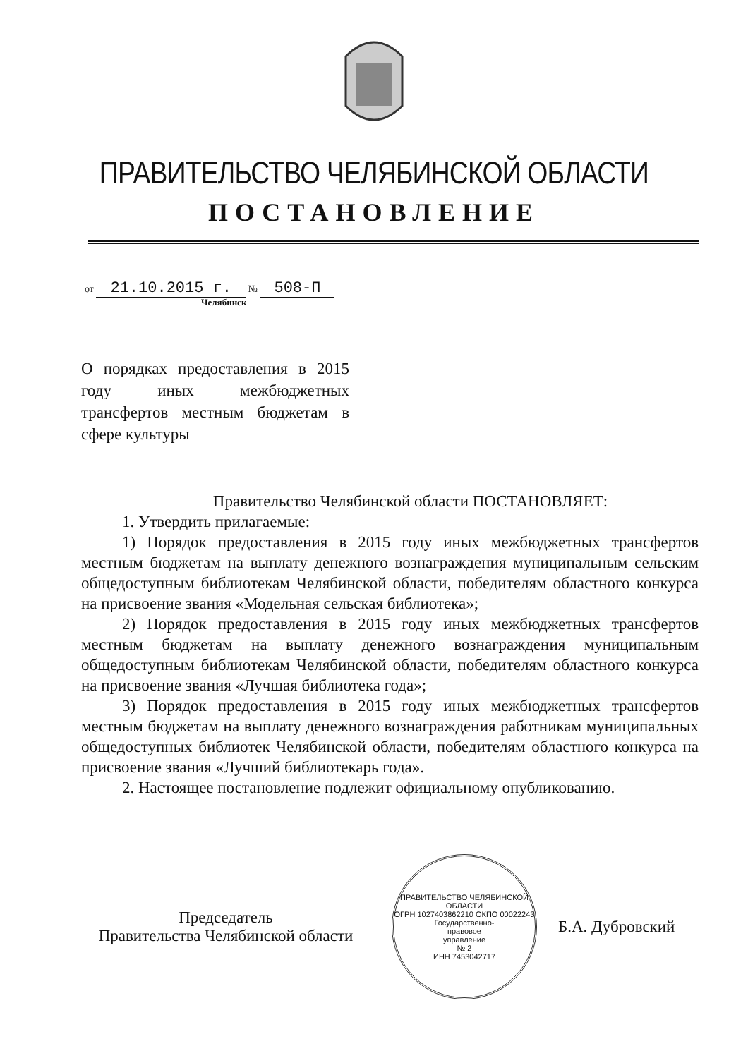ПРАВИТЕЛЬСТВО ЧЕЛЯБИНСКОЙ ОБЛАСТИ
ПОСТАНОВЛЕНИЕ
от 21.10.2015 г. № 508-П
Челябинск
О порядках предоставления в 2015 году иных межбюджетных трансфертов местным бюджетам в сфере культуры
Правительство Челябинской области ПОСТАНОВЛЯЕТ:
1. Утвердить прилагаемые:
1) Порядок предоставления в 2015 году иных межбюджетных трансфертов местным бюджетам на выплату денежного вознаграждения муниципальным сельским общедоступным библиотекам Челябинской области, победителям областного конкурса на присвоение звания «Модельная сельская библиотека»;
2) Порядок предоставления в 2015 году иных межбюджетных трансфертов местным бюджетам на выплату денежного вознаграждения муниципальным общедоступным библиотекам Челябинской области, победителям областного конкурса на присвоение звания «Лучшая библиотека года»;
3) Порядок предоставления в 2015 году иных межбюджетных трансфертов местным бюджетам на выплату денежного вознаграждения работникам муниципальных общедоступных библиотек Челябинской области, победителям областного конкурса на присвоение звания «Лучший библиотекарь года».
2. Настоящее постановление подлежит официальному опубликованию.
Председатель
Правительства Челябинской области
ПРАВИТЕЛЬСТВО ЧЕЛЯБИНСКОЙ ОБЛАСТИ
ОГРН 1027403862210 ОКПО 00022243
Государственно-
правовое
управление
№ 2
ИНН 7453042717
Б.А. Дубровский